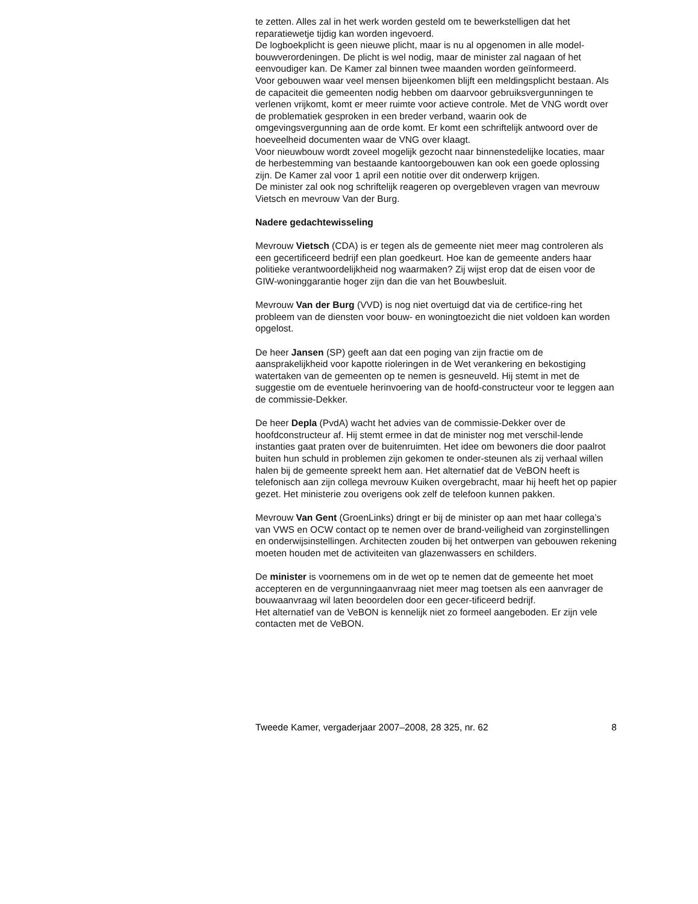te zetten. Alles zal in het werk worden gesteld om te bewerkstelligen dat het reparatiewetje tijdig kan worden ingevoerd.
De logboekplicht is geen nieuwe plicht, maar is nu al opgenomen in alle model-bouwverordeningen. De plicht is wel nodig, maar de minister zal nagaan of het eenvoudiger kan. De Kamer zal binnen twee maanden worden geïnformeerd.
Voor gebouwen waar veel mensen bijeenkomen blijft een meldingsplicht bestaan. Als de capaciteit die gemeenten nodig hebben om daarvoor gebruiksvergunningen te verlenen vrijkomt, komt er meer ruimte voor actieve controle. Met de VNG wordt over de problematiek gesproken in een breder verband, waarin ook de omgevingsvergunning aan de orde komt. Er komt een schriftelijk antwoord over de hoeveelheid documenten waar de VNG over klaagt.
Voor nieuwbouw wordt zoveel mogelijk gezocht naar binnenstedelijke locaties, maar de herbestemming van bestaande kantoorgebouwen kan ook een goede oplossing zijn. De Kamer zal voor 1 april een notitie over dit onderwerp krijgen.
De minister zal ook nog schriftelijk reageren op overgebleven vragen van mevrouw Vietsch en mevrouw Van der Burg.
Nadere gedachtewisseling
Mevrouw Vietsch (CDA) is er tegen als de gemeente niet meer mag controleren als een gecertificeerd bedrijf een plan goedkeurt. Hoe kan de gemeente anders haar politieke verantwoordelijkheid nog waarmaken? Zij wijst erop dat de eisen voor de GIW-woninggarantie hoger zijn dan die van het Bouwbesluit.
Mevrouw Van der Burg (VVD) is nog niet overtuigd dat via de certifice-ring het probleem van de diensten voor bouw- en woningtoezicht die niet voldoen kan worden opgelost.
De heer Jansen (SP) geeft aan dat een poging van zijn fractie om de aansprakelijkheid voor kapotte rioleringen in de Wet verankering en bekostiging watertaken van de gemeenten op te nemen is gesneuveld. Hij stemt in met de suggestie om de eventuele herinvoering van de hoofd-constructeur voor te leggen aan de commissie-Dekker.
De heer Depla (PvdA) wacht het advies van de commissie-Dekker over de hoofdconstructeur af. Hij stemt ermee in dat de minister nog met verschil-lende instanties gaat praten over de buitenruimten. Het idee om bewoners die door paalrot buiten hun schuld in problemen zijn gekomen te onder-steunen als zij verhaal willen halen bij de gemeente spreekt hem aan. Het alternatief dat de VeBON heeft is telefonisch aan zijn collega mevrouw Kuiken overgebracht, maar hij heeft het op papier gezet. Het ministerie zou overigens ook zelf de telefoon kunnen pakken.
Mevrouw Van Gent (GroenLinks) dringt er bij de minister op aan met haar collega’s van VWS en OCW contact op te nemen over de brand-veiligheid van zorginstellingen en onderwijsinstellingen. Architecten zouden bij het ontwerpen van gebouwen rekening moeten houden met de activiteiten van glazenwassers en schilders.
De minister is voornemens om in de wet op te nemen dat de gemeente het moet accepteren en de vergunningaanvraag niet meer mag toetsen als een aanvrager de bouwaanvraag wil laten beoordelen door een gecer-tificeerd bedrijf.
Het alternatief van de VeBON is kennelijk niet zo formeel aangeboden. Er zijn vele contacten met de VeBON.
Tweede Kamer, vergaderjaar 2007–2008, 28 325, nr. 62 8